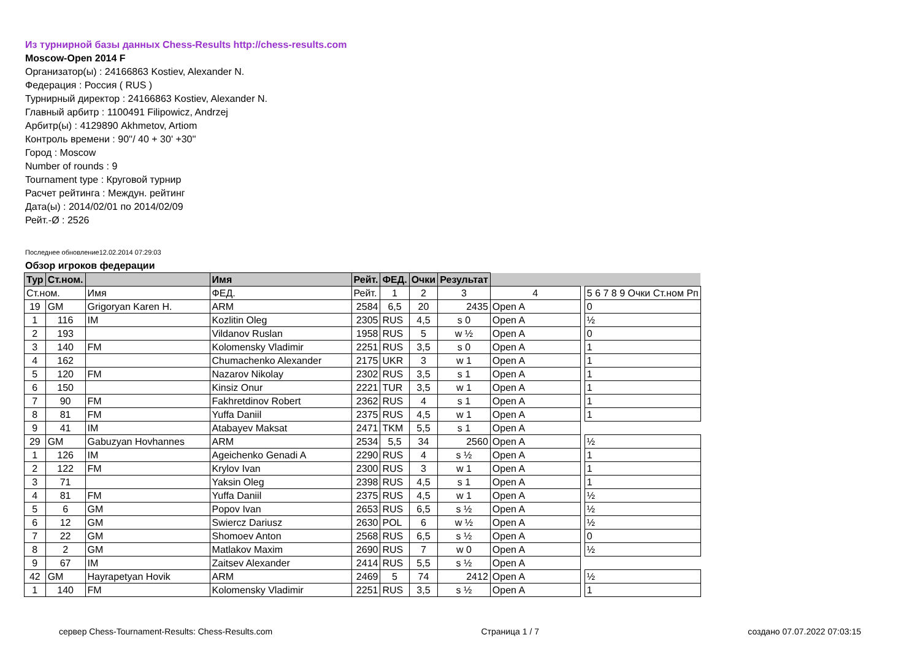Из турнирной базы данных Chess-Results http://chess-results.com
Moscow-Open 2014 F
Организатор(ы) : 24166863 Kostiev, Alexander N.
Федерация : Россия ( RUS )
Турнирный директор : 24166863 Kostiev, Alexander N.
Главный арбитр : 1100491 Filipowicz, Andrzej
Арбитр(ы) : 4129890 Akhmetov, Artiom
Контроль времени : 90''/ 40 + 30' +30''
Город : Moscow
Number of rounds : 9
Tournament type : Круговой турнир
Расчет рейтинга : Междун. рейтинг
Дата(ы) : 2014/02/01 по 2014/02/09
Рейт.-Ø : 2526
Последнее обновление12.02.2014 07:29:03
Обзор игроков федерации
| Тур | Ст.ном. | | Имя | Рейт. | ФЕД. | Очки | Результат | | | |
| --- | --- | --- | --- | --- | --- | --- | --- | --- | --- | --- |
| Ст.ном. | | Имя | ФЕД. | Рейт. | 1 | 2 | 3 | 4 | | 5 6 7 8 9 Очки Ст.ном Рп |
| 19 | GM | Grigoryan Karen H. | ARM | 2584 | 6,5 | 20 | 2435 | Open A | | 0 |
| 1 | 116 | IM | Kozlitin Oleg | 2305 | RUS | 4,5 | s 0 | Open A | | ½ |
| 2 | 193 | | Vildanov Ruslan | 1958 | RUS | 5 | w ½ | Open A | | 0 |
| 3 | 140 | FM | Kolomensky Vladimir | 2251 | RUS | 3,5 | s 0 | Open A | | 1 |
| 4 | 162 | | Chumachenko Alexander | 2175 | UKR | 3 | w 1 | Open A | | 1 |
| 5 | 120 | FM | Nazarov Nikolay | 2302 | RUS | 3,5 | s 1 | Open A | | 1 |
| 6 | 150 | | Kinsiz Onur | 2221 | TUR | 3,5 | w 1 | Open A | | 1 |
| 7 | 90 | FM | Fakhretdinov Robert | 2362 | RUS | 4 | s 1 | Open A | | 1 |
| 8 | 81 | FM | Yuffa Daniil | 2375 | RUS | 4,5 | w 1 | Open A | | 1 |
| 9 | 41 | IM | Atabayev Maksat | 2471 | TKM | 5,5 | s 1 | Open A | | |
| 29 | GM | Gabuzyan Hovhannes | ARM | 2534 | 5,5 | 34 | 2560 | Open A | | ½ |
| 1 | 126 | IM | Ageichenko Genadi A | 2290 | RUS | 4 | s ½ | Open A | | 1 |
| 2 | 122 | FM | Krylov Ivan | 2300 | RUS | 3 | w 1 | Open A | | 1 |
| 3 | 71 | | Yaksin Oleg | 2398 | RUS | 4,5 | s 1 | Open A | | 1 |
| 4 | 81 | FM | Yuffa Daniil | 2375 | RUS | 4,5 | w 1 | Open A | | ½ |
| 5 | 6 | GM | Popov Ivan | 2653 | RUS | 6,5 | s ½ | Open A | | ½ |
| 6 | 12 | GM | Swiercz Dariusz | 2630 | POL | 6 | w ½ | Open A | | ½ |
| 7 | 22 | GM | Shomoev Anton | 2568 | RUS | 6,5 | s ½ | Open A | | 0 |
| 8 | 2 | GM | Matlakov Maxim | 2690 | RUS | 7 | w 0 | Open A | | ½ |
| 9 | 67 | IM | Zaitsev Alexander | 2414 | RUS | 5,5 | s ½ | Open A | | |
| 42 | GM | Hayrapetyan Hovik | ARM | 2469 | 5 | 74 | 2412 | Open A | | ½ |
| 1 | 140 | FM | Kolomensky Vladimir | 2251 | RUS | 3,5 | s ½ | Open A | | 1 |
сервер Chess-Tournament-Results: Chess-Results.com Страница 1 / 7 создано 07.07.2022 07:03:15